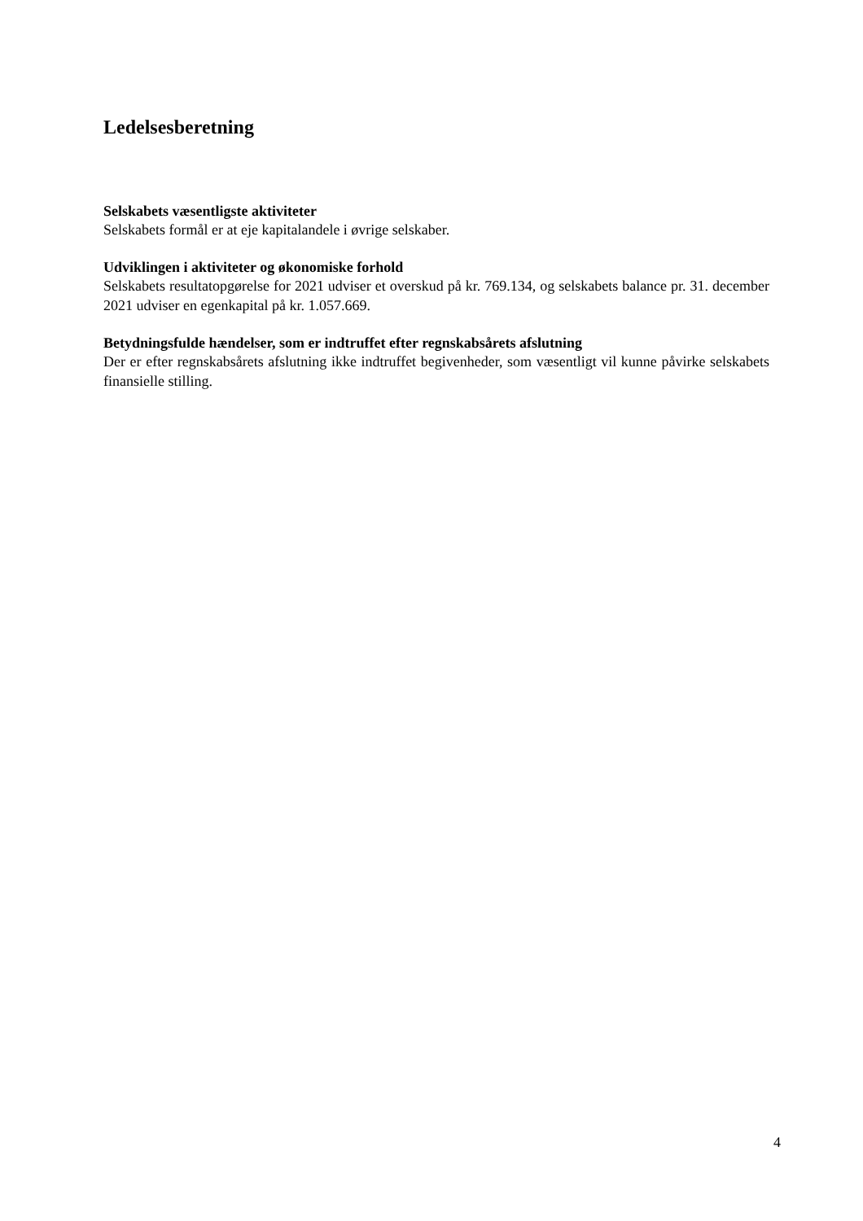Ledelsesberetning
Selskabets væsentligste aktiviteter
Selskabets formål er at eje kapitalandele i øvrige selskaber.
Udviklingen i aktiviteter og økonomiske forhold
Selskabets resultatopgørelse for 2021 udviser et overskud på kr. 769.134, og selskabets balance pr. 31. december 2021 udviser en egenkapital på kr. 1.057.669.
Betydningsfulde hændelser, som er indtruffet efter regnskabsårets afslutning
Der er efter regnskabsårets afslutning ikke indtruffet begivenheder, som væsentligt vil kunne påvirke selskabets finansielle stilling.
4